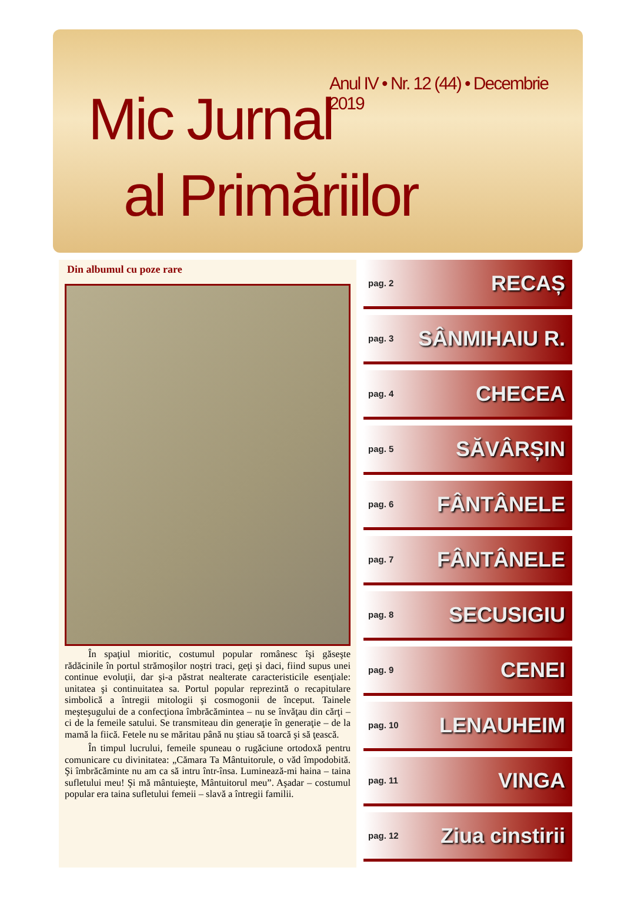Anul IV • Nr. 12 (44) • Decembrie 2019
Mic Jurnal
al Primăriilor
Din albumul cu poze rare
În spaţiul mioritic, costumul popular românesc îşi găseşte rădăcinile în portul strămoşilor noştri traci, geţi şi daci, fiind supus unei continue evoluţii, dar şi-a păstrat nealterate caracteristicile esenţiale: unitatea şi continuitatea sa. Portul popular reprezintă o recapitulare simbolică a întregii mitologii şi cosmogonii de început. Tainele meşteşugului de a confecţiona îmbrăcămintea – nu se învăţau din cărţi – ci de la femeile satului. Se transmiteau din generaţie în generaţie – de la mamă la fiică. Fetele nu se măritau până nu ştiau să toarcă şi să ţească.
În timpul lucrului, femeile spuneau o rugăciune ortodoxă pentru comunicare cu divinitatea: „Cămara Ta Mântuitorule, o văd împodobită. Şi îmbrăcăminte nu am ca să intru într-însa. Luminează-mi haina – taina sufletului meu! Şi mă mântuieşte, Mântuitorul meu”. Aşadar – costumul popular era taina sufletului femeii – slavă a întregii familii.
pag. 2 RECAȘ
pag. 3 SÂNMIHAIU R.
pag. 4 CHECEA
pag. 5 SĂVÂRȘIN
pag. 6 FÂNTÂNELE
pag. 7 FÂNTÂNELE
pag. 8 SECUSIGIU
pag. 9 CENEI
pag. 10 LENAUHEIM
pag. 11 VINGA
pag. 12 Ziua cinstirii